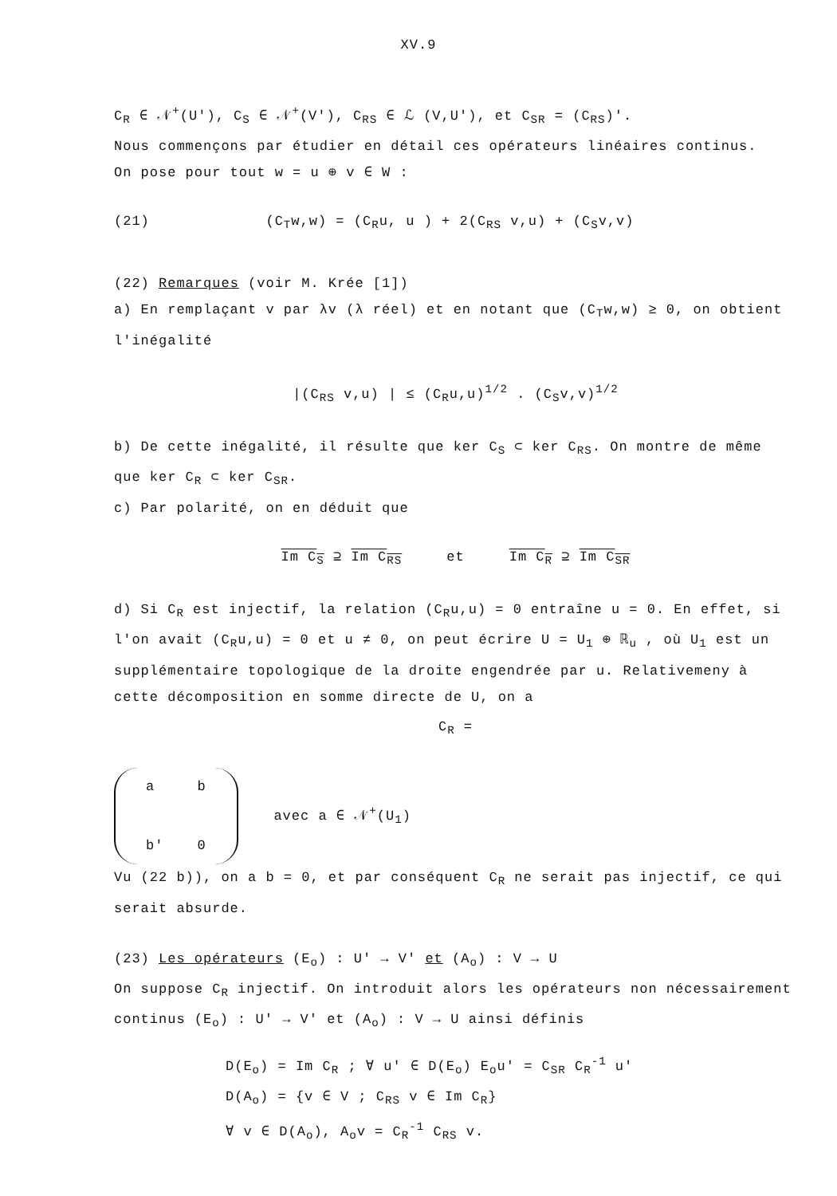XV.9
C<sub>R</sub> ∈ 𝒩<sup>+</sup>(U'), C<sub>S</sub> ∈ 𝒩<sup>+</sup>(V'), C<sub>RS</sub> ∈ ℒ (V,U'), et C<sub>SR</sub> = (C<sub>RS</sub>)'.
Nous commençons par étudier en détail ces opérateurs linéaires continus.
On pose pour tout w = u ⊕ v ∈ W :
(21) (C<sub>T</sub>w,w) = (C<sub>R</sub>u, u ) + 2(C<sub>RS</sub> v,u) + (C<sub>S</sub>v,v)
(22) Remarques (voir M. Krée [1])
a) En remplaçant v par λv (λ réel) et en notant que (C<sub>T</sub>w,w) ≥ 0, on obtient l'inégalité
|(C<sub>RS</sub> v,u) | ≤ (C<sub>R</sub>u,u)<sup>1/2</sup> . (C<sub>S</sub>v,v)<sup>1/2</sup>
b) De cette inégalité, il résulte que ker C<sub>S</sub> ⊂ ker C<sub>RS</sub>. On montre de même que ker C<sub>R</sub> ⊂ ker C<sub>SR</sub>.
c) Par polarité, on en déduit que
Im C<sub>S</sub> ⊇ Im C<sub>RS</sub> et Im C<sub>R</sub> ⊇ Im C<sub>SR</sub>
d) Si C<sub>R</sub> est injectif, la relation (C<sub>R</sub>u,u) = 0 entraîne u = 0. En effet, si l'on avait (C<sub>R</sub>u,u) = 0 et u ≠ 0, on peut écrire U = U<sub>1</sub> ⊕ ℝ<sub>u</sub> , où U<sub>1</sub> est un supplémentaire topologique de la droite engendrée par u. Relativemeny à cette décomposition en somme directe de U, on a
C<sub>R</sub> =
| a | b |
| b' | 0 |
avec a ∈ 𝒩<sup>+</sup>(U<sub>1</sub>)
Vu (22 b)), on a b = 0, et par conséquent C<sub>R</sub> ne serait pas injectif, ce qui serait absurde.
(23) Les opérateurs (E<sub>o</sub>) : U' → V' et (A<sub>o</sub>) : V → U
On suppose C<sub>R</sub> injectif. On introduit alors les opérateurs non nécessairement continus (E<sub>o</sub>) : U' → V' et (A<sub>o</sub>) : V → U ainsi définis
D(E<sub>o</sub>) = Im C<sub>R</sub> ; ∀ u' ∈ D(E<sub>o</sub>) E<sub>o</sub>u' = C<sub>SR</sub> C<sub>R</sub><sup>-1</sup> u'
D(A<sub>o</sub>) = {v ∈ V ; C<sub>RS</sub> v ∈ Im C<sub>R</sub>}
∀ v ∈ D(A<sub>o</sub>), A<sub>o</sub>v = C<sub>R</sub><sup>-1</sup> C<sub>RS</sub> v.